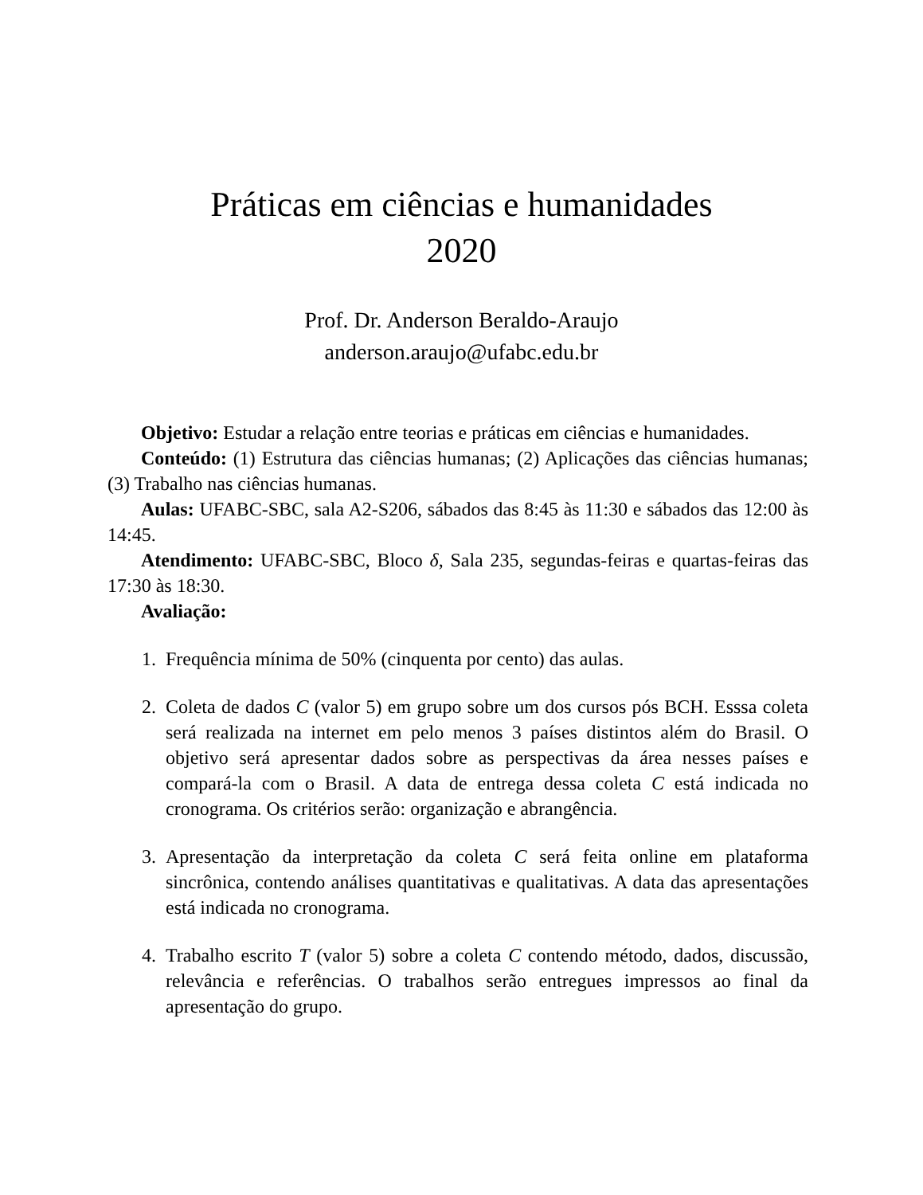Práticas em ciências e humanidades
2020
Prof. Dr. Anderson Beraldo-Araujo
anderson.araujo@ufabc.edu.br
Objetivo: Estudar a relação entre teorias e práticas em ciências e humanidades.
Conteúdo: (1) Estrutura das ciências humanas; (2) Aplicações das ciências humanas; (3) Trabalho nas ciências humanas.
Aulas: UFABC-SBC, sala A2-S206, sábados das 8:45 às 11:30 e sábados das 12:00 às 14:45.
Atendimento: UFABC-SBC, Bloco δ, Sala 235, segundas-feiras e quartas-feiras das 17:30 às 18:30.
Avaliação:
1. Frequência mínima de 50% (cinquenta por cento) das aulas.
2. Coleta de dados C (valor 5) em grupo sobre um dos cursos pós BCH. Esssa coleta será realizada na internet em pelo menos 3 países distintos além do Brasil. O objetivo será apresentar dados sobre as perspectivas da área nesses países e compará-la com o Brasil. A data de entrega dessa coleta C está indicada no cronograma. Os critérios serão: organização e abrangência.
3. Apresentação da interpretação da coleta C será feita online em plataforma sincrônica, contendo análises quantitativas e qualitativas. A data das apresentações está indicada no cronograma.
4. Trabalho escrito T (valor 5) sobre a coleta C contendo método, dados, discussão, relevância e referências. O trabalhos serão entregues impressos ao final da apresentação do grupo.